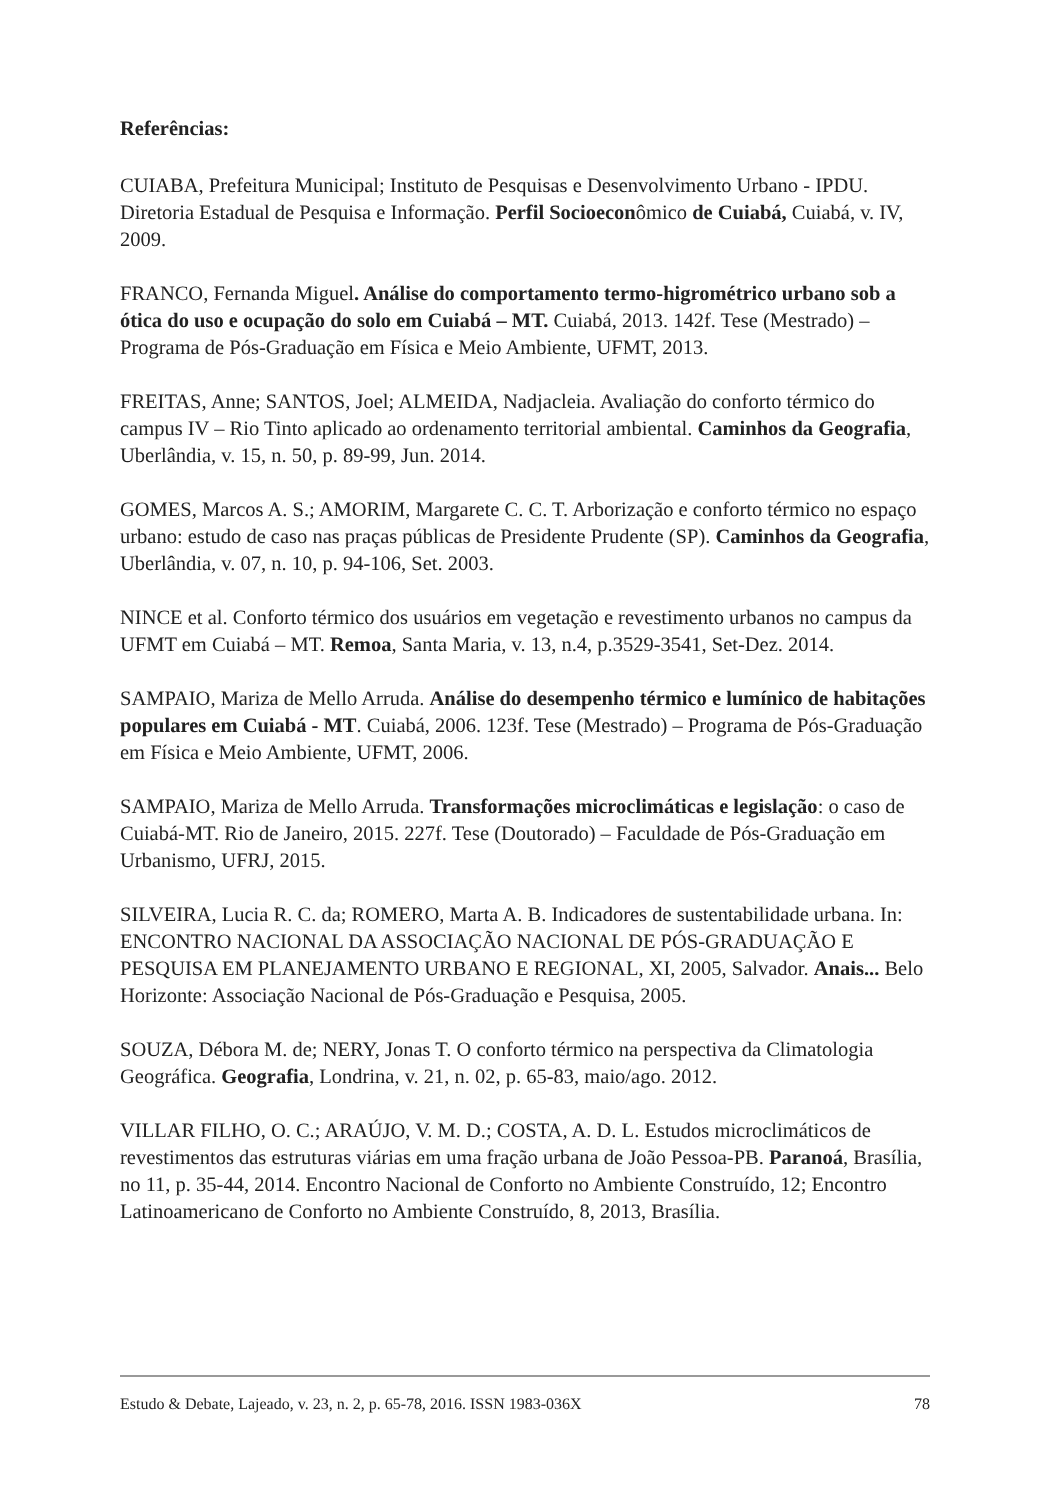Referências:
CUIABA, Prefeitura Municipal; Instituto de Pesquisas e Desenvolvimento Urbano - IPDU. Diretoria Estadual de Pesquisa e Informação. Perfil Socioeconômico de Cuiabá, Cuiabá, v. IV, 2009.
FRANCO, Fernanda Miguel. Análise do comportamento termo-higrométrico urbano sob a ótica do uso e ocupação do solo em Cuiabá – MT. Cuiabá, 2013. 142f. Tese (Mestrado) – Programa de Pós-Graduação em Física e Meio Ambiente, UFMT, 2013.
FREITAS, Anne; SANTOS, Joel; ALMEIDA, Nadjacleia. Avaliação do conforto térmico do campus IV – Rio Tinto aplicado ao ordenamento territorial ambiental. Caminhos da Geografia, Uberlândia, v. 15, n. 50, p. 89-99, Jun. 2014.
GOMES, Marcos A. S.; AMORIM, Margarete C. C. T. Arborização e conforto térmico no espaço urbano: estudo de caso nas praças públicas de Presidente Prudente (SP). Caminhos da Geografia, Uberlândia, v. 07, n. 10, p. 94-106, Set. 2003.
NINCE et al. Conforto térmico dos usuários em vegetação e revestimento urbanos no campus da UFMT em Cuiabá – MT. Remoa, Santa Maria, v. 13, n.4, p.3529-3541, Set-Dez. 2014.
SAMPAIO, Mariza de Mello Arruda. Análise do desempenho térmico e lumínico de habitações populares em Cuiabá - MT. Cuiabá, 2006. 123f. Tese (Mestrado) – Programa de Pós-Graduação em Física e Meio Ambiente, UFMT, 2006.
SAMPAIO, Mariza de Mello Arruda. Transformações microclimáticas e legislação: o caso de Cuiabá-MT. Rio de Janeiro, 2015. 227f. Tese (Doutorado) – Faculdade de Pós-Graduação em Urbanismo, UFRJ, 2015.
SILVEIRA, Lucia R. C. da; ROMERO, Marta A. B. Indicadores de sustentabilidade urbana. In: ENCONTRO NACIONAL DA ASSOCIAÇÃO NACIONAL DE PÓS-GRADUAÇÃO E PESQUISA EM PLANEJAMENTO URBANO E REGIONAL, XI, 2005, Salvador. Anais... Belo Horizonte: Associação Nacional de Pós-Graduação e Pesquisa, 2005.
SOUZA, Débora M. de; NERY, Jonas T. O conforto térmico na perspectiva da Climatologia Geográfica. Geografia, Londrina, v. 21, n. 02, p. 65-83, maio/ago. 2012.
VILLAR FILHO, O. C.; ARAÚJO, V. M. D.; COSTA, A. D. L. Estudos microclimáticos de revestimentos das estruturas viárias em uma fração urbana de João Pessoa-PB. Paranoá, Brasília, no 11, p. 35-44, 2014. Encontro Nacional de Conforto no Ambiente Construído, 12; Encontro Latinoamericano de Conforto no Ambiente Construído, 8, 2013, Brasília.
Estudo & Debate, Lajeado, v. 23, n. 2, p. 65-78, 2016. ISSN 1983-036X 78